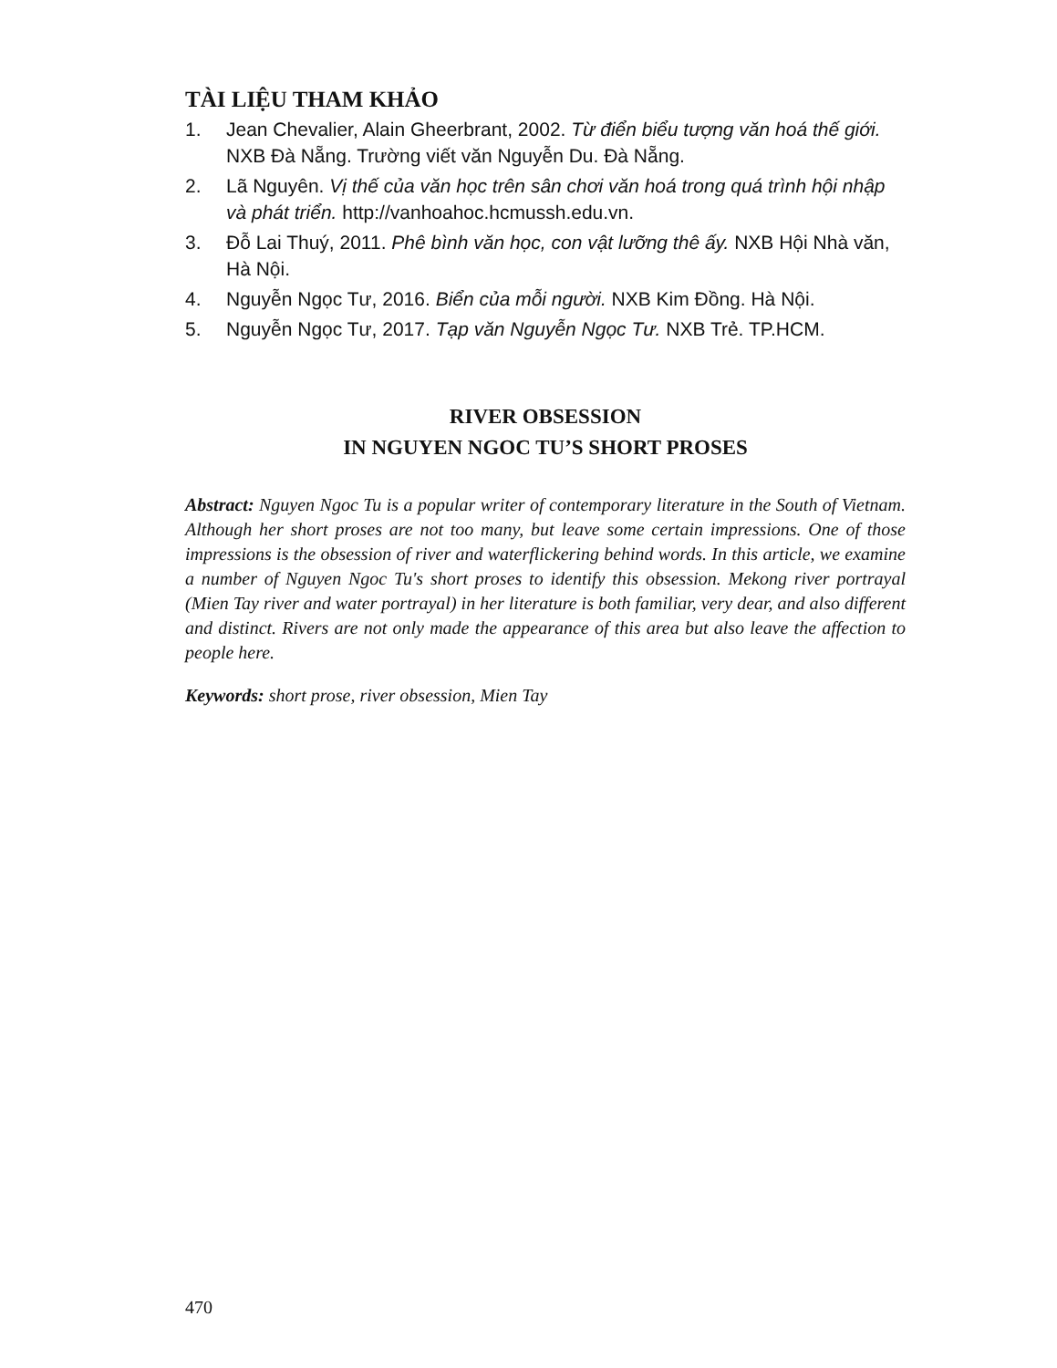TÀI LIỆU THAM KHẢO
1. Jean Chevalier, Alain Gheerbrant, 2002. Từ điển biểu tượng văn hoá thế giới. NXB Đà Nẵng. Trường viết văn Nguyễn Du. Đà Nẵng.
2. Lã Nguyên. Vị thế của văn học trên sân chơi văn hoá trong quá trình hội nhập và phát triển. http://vanhoahoc.hcmussh.edu.vn.
3. Đỗ Lai Thuý, 2011. Phê bình văn học, con vật lưỡng thê ấy. NXB Hội Nhà văn, Hà Nội.
4. Nguyễn Ngọc Tư, 2016. Biển của mỗi người. NXB Kim Đồng. Hà Nội.
5. Nguyễn Ngọc Tư, 2017. Tạp văn Nguyễn Ngọc Tư. NXB Trẻ. TP.HCM.
RIVER OBSESSION
IN NGUYEN NGOC TU’S SHORT PROSES
Abstract: Nguyen Ngoc Tu is a popular writer of contemporary literature in the South of Vietnam. Although her short proses are not too many, but leave some certain impressions. One of those impressions is the obsession of river and waterflickering behind words. In this article, we examine a number of Nguyen Ngoc Tu's short proses to identify this obsession. Mekong river portrayal (Mien Tay river and water portrayal) in her literature is both familiar, very dear, and also different and distinct. Rivers are not only made the appearance of this area but also leave the affection to people here.
Keywords: short prose, river obsession, Mien Tay
470